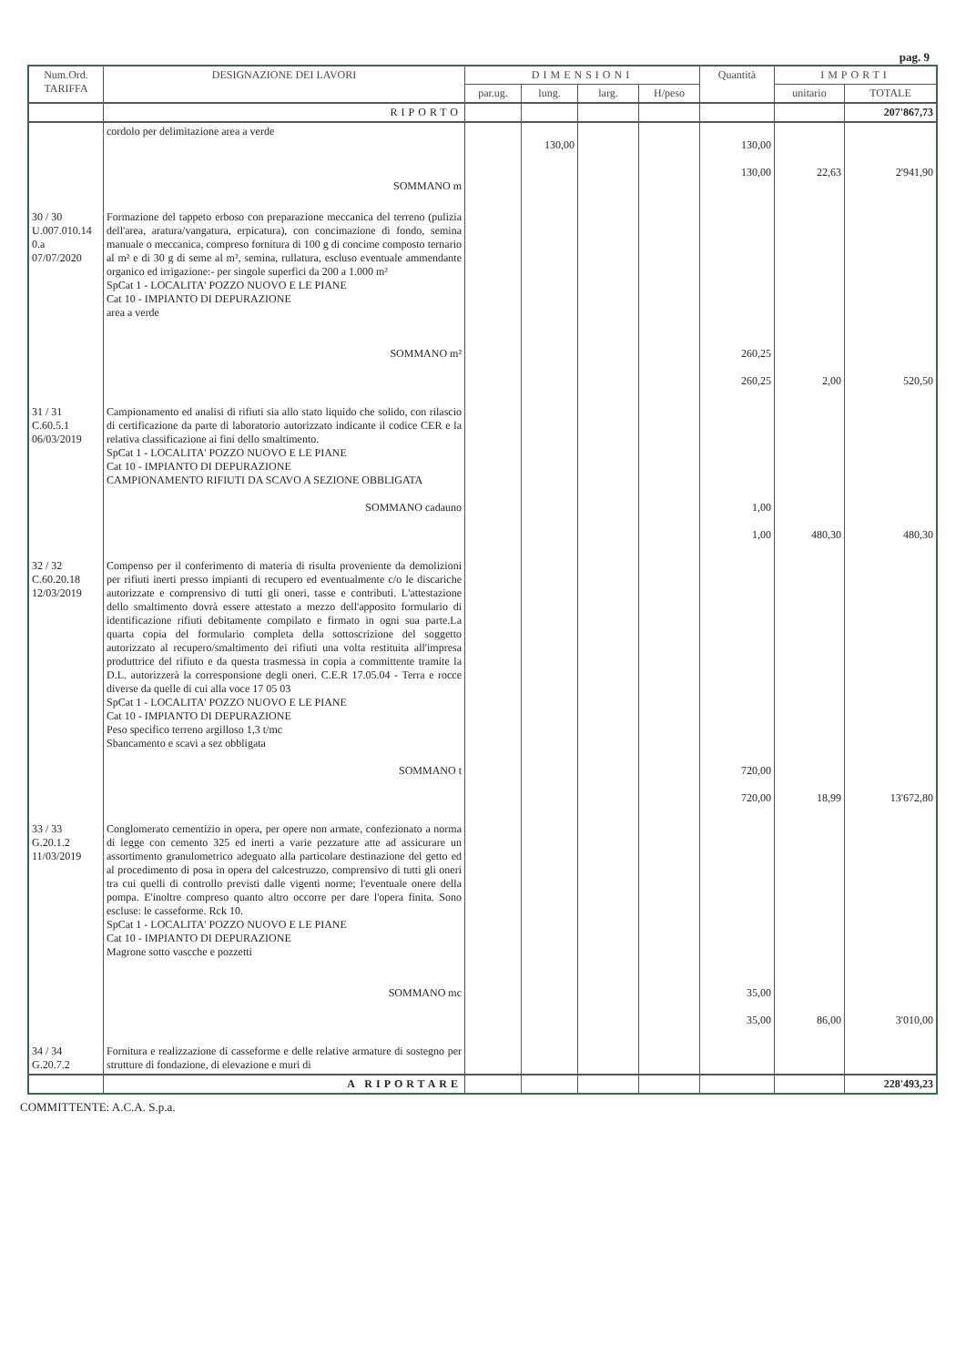pag. 9
| Num.Ord. TARIFFA | DESIGNAZIONE DEI LAVORI | DIMENSIONI | | | | Quantità | IMPORTI | |
| --- | --- | --- | --- | --- | --- | --- | --- | --- |
| | | par.ug. | lung. | larg. | H/peso | | unitario | TOTALE |
| | RIPORTO | | | | | | | 207'867,73 |
| | cordolo per delimitazione area a verde SOMMANO m | | 130,00 | | | 130,00 130,00 | 22,63 | 2'941,90 |
| 30 / 30 U.007.010.14 0.a 07/07/2020 | Formazione del tappeto erboso con preparazione meccanica del terreno (pulizia dell'area, aratura/vangatura, erpicatura), con concimazione di fondo, semina manuale o meccanica, compreso fornitura di 100 g di concime composto ternario al m² e di 30 g di seme al m², semina, rullatura, escluso eventuale ammendante organico ed irrigazione:- per singole superfici da 200 a 1.000 m² SpCat 1 - LOCALITA' POZZO NUOVO E LE PIANE Cat 10 - IMPIANTO DI DEPURAZIONE area a verde SOMMANO m² | | | | | 260,25 260,25 | 2,00 | 520,50 |
| 31 / 31 C.60.5.1 06/03/2019 | Campionamento ed analisi di rifiuti sia allo stato liquido che solido, con rilascio di certificazione da parte di laboratorio autorizzato indicante il codice CER e la relativa classificazione ai fini dello smaltimento. SpCat 1 - LOCALITA' POZZO NUOVO E LE PIANE Cat 10 - IMPIANTO DI DEPURAZIONE CAMPIONAMENTO RIFIUTI DA SCAVO A SEZIONE OBBLIGATA SOMMANO cadauno | | | | | 1,00 1,00 | 480,30 | 480,30 |
| 32 / 32 C.60.20.18 12/03/2019 | Compenso per il conferimento di materia di risulta proveniente da demolizioni per rifiuti inerti presso impianti di recupero ed eventualmente c/o le discariche autorizzate e comprensivo di tutti gli oneri, tasse e contributi. L'attestazione dello smaltimento dovrà essere attestato a mezzo dell'apposito formulario di identificazione rifiuti debitamente compilato e firmato in ogni sua parte.La quarta copia del formulario completa della sottoscrizione del soggetto autorizzato al recupero/smaltimento dei rifiuti una volta restituita all'impresa produttrice del rifiuto e da questa trasmessa in copia a committente tramite la D.L. autorizzerà la corresponsione degli oneri. C.E.R 17.05.04 - Terra e rocce diverse da quelle di cui alla voce 17 05 03 SpCat 1 - LOCALITA' POZZO NUOVO E LE PIANE Cat 10 - IMPIANTO DI DEPURAZIONE Peso specifico terreno argilloso 1,3 t/mc Sbancamento e scavi a sez obbligata SOMMANO t | | | | | 720,00 720,00 | 18,99 | 13'672,80 |
| 33 / 33 G.20.1.2 11/03/2019 | Conglomerato cementizio in opera, per opere non armate, confezionato a norma di legge con cemento 325 ed inerti a varie pezzature atte ad assicurare un assortimento granulometrico adeguato alla particolare destinazione del getto ed al procedimento di posa in opera del calcestruzzo, comprensivo di tutti gli oneri tra cui quelli di controllo previsti dalle vigenti norme; l'eventuale onere della pompa. E'inoltre compreso quanto altro occorre per dare l'opera finita. Sono escluse: le casseforme. Rck 10. SpCat 1 - LOCALITA' POZZO NUOVO E LE PIANE Cat 10 - IMPIANTO DI DEPURAZIONE Magrone sotto vascche e pozzetti SOMMANO mc | | | | | 35,00 35,00 | 86,00 | 3'010,00 |
| 34 / 34 G.20.7.2 | Fornitura e realizzazione di casseforme e delle relative armature di sostegno per strutture di fondazione, di elevazione e muri di | | | | | | | |
| | A RIPORTARE | | | | | | | 228'493,23 |
COMMITTENTE: A.C.A. S.p.a.